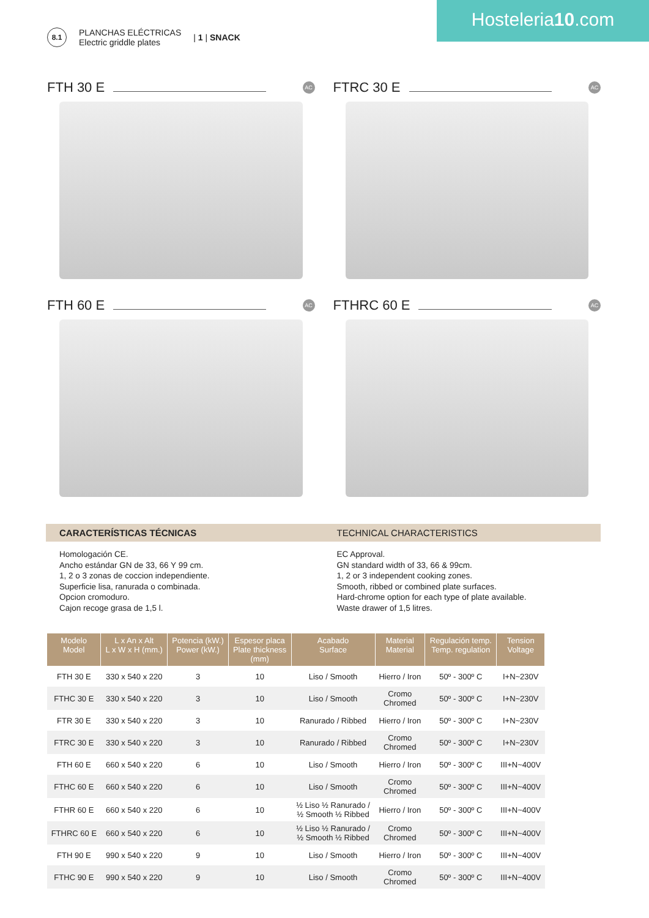Hosteleria10.com
8.1
PLANCHAS ELÉCTRICAS
Electric griddle plates
| 1 | SNACK
FTH 30 E AC
FTRC 30 E AC
FTH 60 E AC
FTHRC 60 E AC
CARACTERÍSTICAS TÉCNICAS TECHNICAL CHARACTERISTICS
Homologación CE.
Ancho estándar GN de 33, 66 Y 99 cm.
1, 2 o 3 zonas de coccion independiente.
Superficie lisa, ranurada o combinada.
Opcion cromoduro.
Cajon recoge grasa de 1,5 l.
EC Approval.
GN standard width of 33, 66 & 99cm.
1, 2 or 3 independent cooking zones.
Smooth, ribbed or combined plate surfaces.
Hard-chrome option for each type of plate available.
Waste drawer of 1,5 litres.
| Modelo Model | L x An x Alt L x W x H (mm.) | Potencia (kW.) Power (kW.) | Espesor placa Plate thickness (mm) | Acabado Surface | Material Material | Regulación temp. Temp. regulation | Tension Voltage |
| --- | --- | --- | --- | --- | --- | --- | --- |
| FTH 30 E | 330 x 540 x 220 | 3 | 10 | Liso / Smooth | Hierro / Iron | 50º - 300º C | I+N~230V |
| FTHC 30 E | 330 x 540 x 220 | 3 | 10 | Liso / Smooth | Cromo Chromed | 50º - 300º C | I+N~230V |
| FTR 30 E | 330 x 540 x 220 | 3 | 10 | Ranurado / Ribbed | Hierro / Iron | 50º - 300º C | I+N~230V |
| FTRC 30 E | 330 x 540 x 220 | 3 | 10 | Ranurado / Ribbed | Cromo Chromed | 50º - 300º C | I+N~230V |
| FTH 60 E | 660 x 540 x 220 | 6 | 10 | Liso / Smooth | Hierro / Iron | 50º - 300º C | III+N~400V |
| FTHC 60 E | 660 x 540 x 220 | 6 | 10 | Liso / Smooth | Cromo Chromed | 50º - 300º C | III+N~400V |
| FTHR 60 E | 660 x 540 x 220 | 6 | 10 | ½ Liso ½ Ranurado / ½ Smooth ½ Ribbed | Hierro / Iron | 50º - 300º C | III+N~400V |
| FTHRC 60 E | 660 x 540 x 220 | 6 | 10 | ½ Liso ½ Ranurado / ½ Smooth ½ Ribbed | Cromo Chromed | 50º - 300º C | III+N~400V |
| FTH 90 E | 990 x 540 x 220 | 9 | 10 | Liso / Smooth | Hierro / Iron | 50º - 300º C | III+N~400V |
| FTHC 90 E | 990 x 540 x 220 | 9 | 10 | Liso / Smooth | Cromo Chromed | 50º - 300º C | III+N~400V |